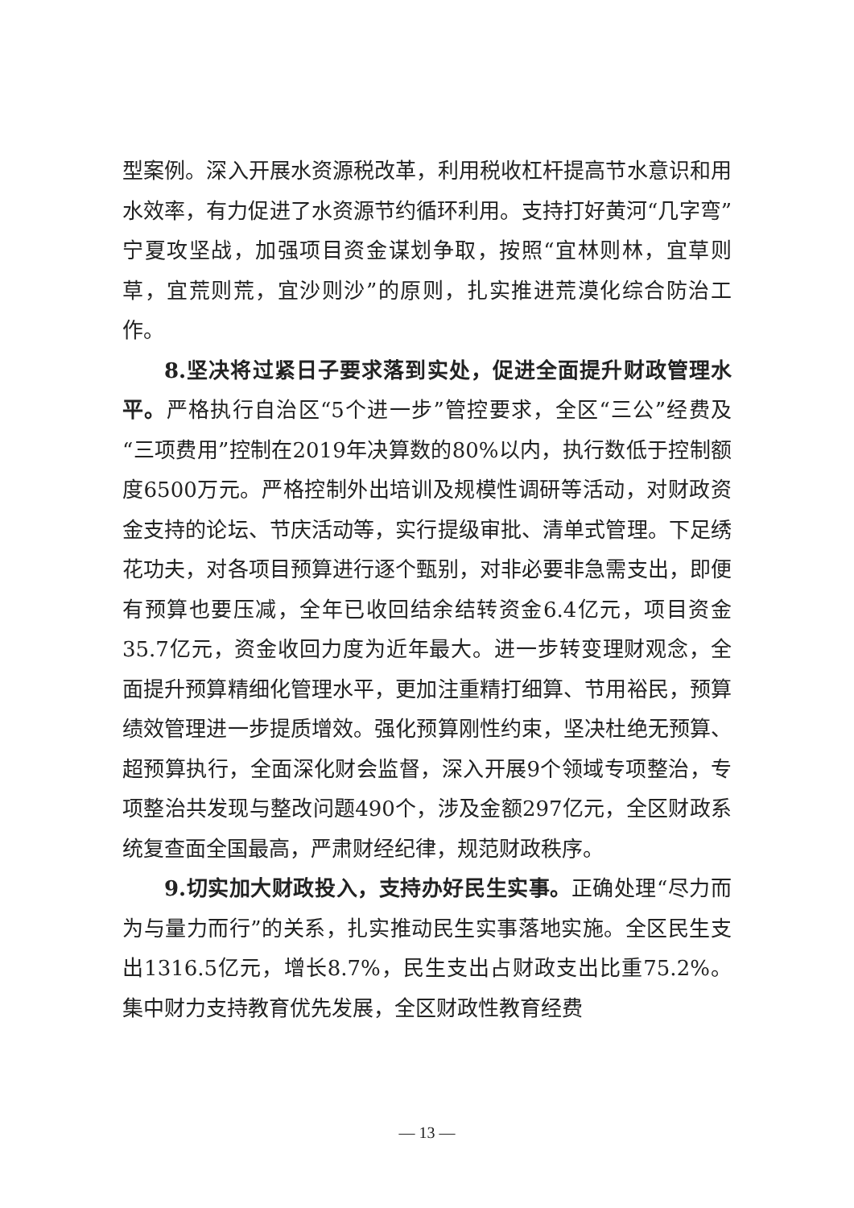型案例。深入开展水资源税改革，利用税收杠杆提高节水意识和用水效率，有力促进了水资源节约循环利用。支持打好黄河“几字弯”宁夏攻坚战，加强项目资金谋划争取，按照“宜林则林，宜草则草，宜荒则荒，宜沙则沙”的原则，扎实推进荒漠化综合防治工作。
8.坚决将过紧日子要求落到实处，促进全面提升财政管理水平。严格执行自治区“5个进一步”管控要求，全区“三公”经费及“三项费用”控制在2019年决算数的80%以内，执行数低于控制额度6500万元。严格控制外出培训及规模性调研等活动，对财政资金支持的论坛、节庆活动等，实行提级审批、清单式管理。下足绣花功夫，对各项目预算进行逐个甄别，对非必要非急需支出，即便有预算也要压减，全年已收回结余结转资金6.4亿元，项目资金35.7亿元，资金收回力度为近年最大。进一步转变理财观念，全面提升预算精细化管理水平，更加注重精打细算、节用裕民，预算绩效管理进一步提质增效。强化预算刚性约束，坚决杜绝无预算、超预算执行，全面深化财会监督，深入开展9个领域专项整治，专项整治共发现与整改问题490个，涉及金额297亿元，全区财政系统复查面全国最高，严肃财经纪律，规范财政秩序。
9.切实加大财政投入，支持办好民生实事。正确处理“尽力而为与量力而行”的关系，扎实推动民生实事落地实施。全区民生支出1316.5亿元，增长8.7%，民生支出占财政支出比重75.2%。集中财力支持教育优先发展，全区财政性教育经费
— 13 —